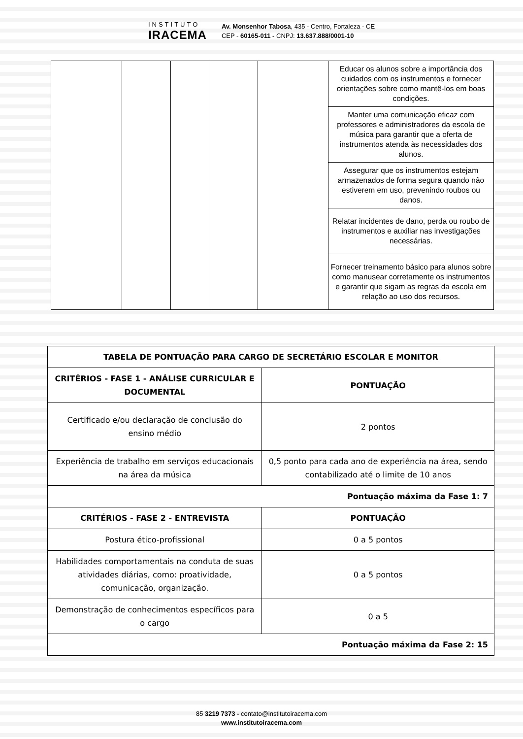INSTITUTO
IRACEMA
Av. Monsenhor Tabosa, 435 - Centro, Fortaleza - CE
CEP - 60165-011 - CNPJ: 13.637.888/0001-10
| | | | | | Educar os alunos sobre a importância dos cuidados com os instrumentos e fornecer orientações sobre como mantê-los em boas condições. |
| | | | | | Manter uma comunicação eficaz com professores e administradores da escola de música para garantir que a oferta de instrumentos atenda às necessidades dos alunos. |
| | | | | | Assegurar que os instrumentos estejam armazenados de forma segura quando não estiverem em uso, prevenindo roubos ou danos. |
| | | | | | Relatar incidentes de dano, perda ou roubo de instrumentos e auxiliar nas investigações necessárias. |
| | | | | | Fornecer treinamento básico para alunos sobre como manusear corretamente os instrumentos e garantir que sigam as regras da escola em relação ao uso dos recursos. |
| TABELA DE PONTUAÇÃO PARA CARGO DE SECRETÁRIO ESCOLAR E MONITOR | |
| --- | --- |
| CRITÉRIOS - FASE 1 - ANÁLISE CURRICULAR E DOCUMENTAL | PONTUAÇÃO |
| Certificado e/ou declaração de conclusão do ensino médio | 2 pontos |
| Experiência de trabalho em serviços educacionais na área da música | 0,5 ponto para cada ano de experiência na área, sendo contabilizado até o limite de 10 anos |
| Pontuação máxima da Fase 1: 7 | |
| CRITÉRIOS - FASE 2 - ENTREVISTA | PONTUAÇÃO |
| Postura ético-profissional | 0 a 5 pontos |
| Habilidades comportamentais na conduta de suas atividades diárias, como: proatividade, comunicação, organização. | 0 a 5 pontos |
| Demonstração de conhecimentos específicos para o cargo | 0 a 5 |
| Pontuação máxima da Fase 2: 15 | |
85 3219 7373 - contato@institutoiracema.com
www.institutoiracema.com